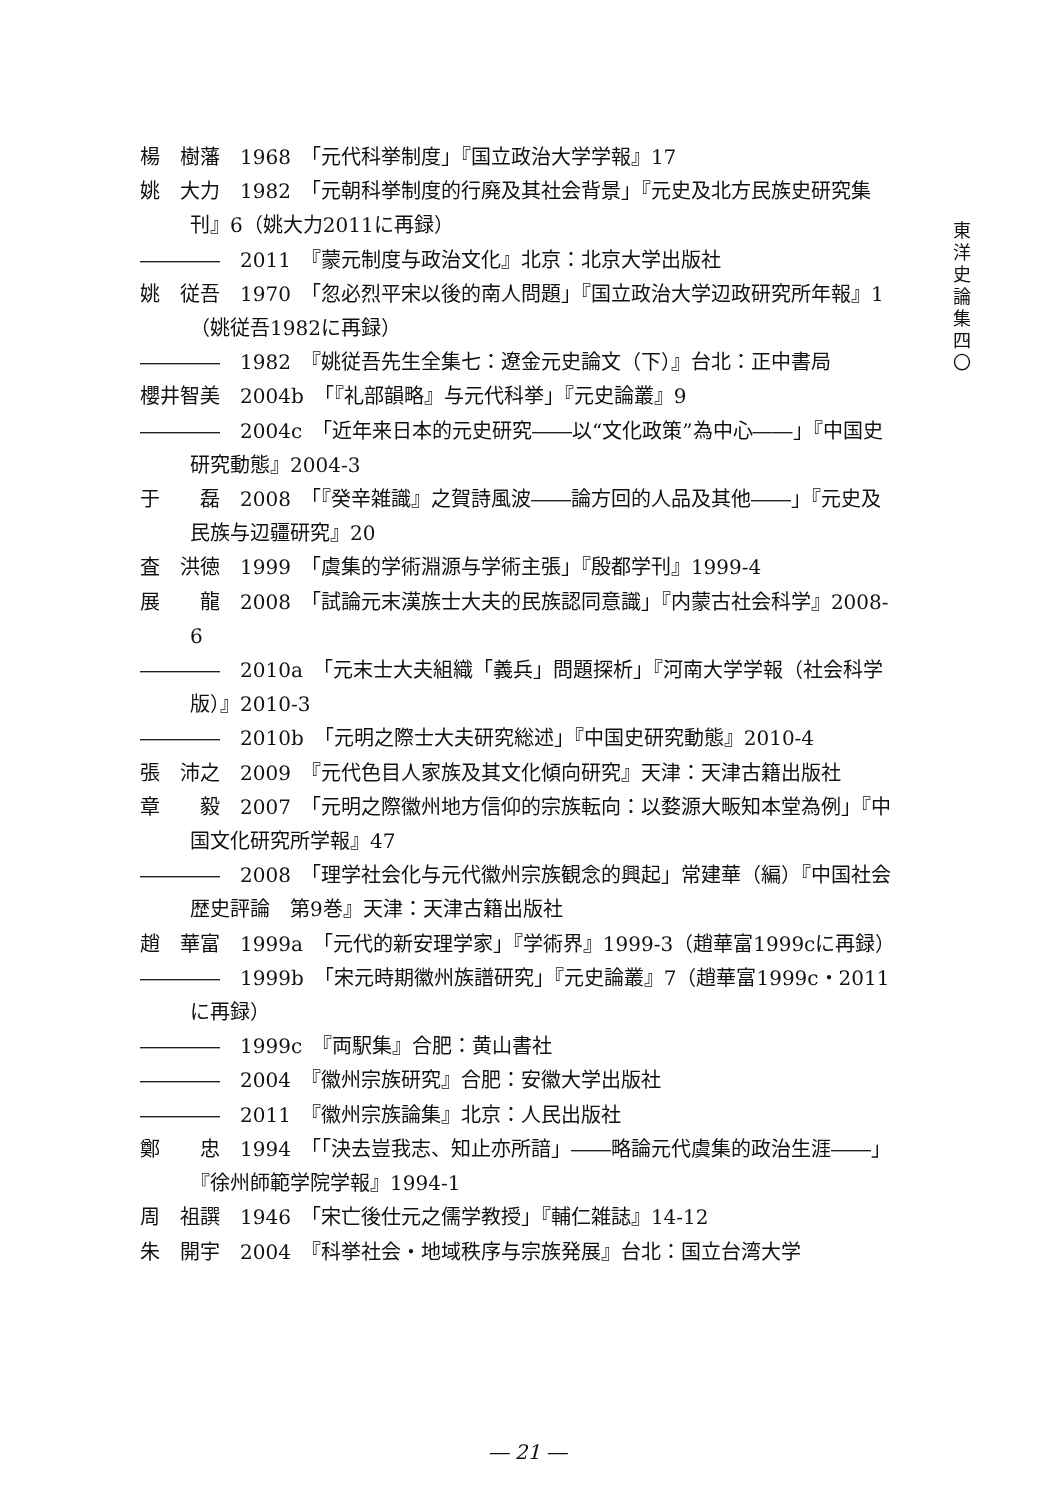東
洋
史
論
集
四
〇
楊　樹藩　1968　「元代科挙制度」『国立政治大学学報』17
姚　大力　1982　「元朝科挙制度的行廃及其社会背景」『元史及北方民族史研究集刊』6（姚大力2011に再録）
――――　2011　『蒙元制度与政治文化』北京：北京大学出版社
姚　従吾　1970　「忽必烈平宋以後的南人問題」『国立政治大学辺政研究所年報』1（姚従吾1982に再録）
――――　1982　『姚従吾先生全集七：遼金元史論文（下）』台北：正中書局
櫻井智美　2004b　「『礼部韻略』与元代科挙」『元史論叢』9
――――　2004c　「近年来日本的元史研究――以“文化政策”為中心――」『中国史研究動態』2004-3
于　　磊　2008　「『癸辛雑識』之賀詩風波――論方回的人品及其他――」『元史及民族与辺疆研究』20
査　洪徳　1999　「虞集的学術淵源与学術主張」『殷都学刊』1999-4
展　　龍　2008　「試論元末漢族士大夫的民族認同意識」『内蒙古社会科学』2008-6
――――　2010a　「元末士大夫組織「義兵」問題探析」『河南大学学報（社会科学版）』2010-3
――――　2010b　「元明之際士大夫研究総述」『中国史研究動態』2010-4
張　沛之　2009　『元代色目人家族及其文化傾向研究』天津：天津古籍出版社
章　　毅　2007　「元明之際徽州地方信仰的宗族転向：以婺源大畈知本堂為例」『中国文化研究所学報』47
――――　2008　「理学社会化与元代徽州宗族観念的興起」常建華（編）『中国社会歴史評論　第9巻』天津：天津古籍出版社
趙　華富　1999a　「元代的新安理学家」『学術界』1999-3（趙華富1999cに再録）
――――　1999b　「宋元時期徽州族譜研究」『元史論叢』7（趙華富1999c・2011に再録）
――――　1999c　『両駅集』合肥：黄山書社
――――　2004　『徽州宗族研究』合肥：安徽大学出版社
――――　2011　『徽州宗族論集』北京：人民出版社
鄭　　忠　1994　「「決去豈我志、知止亦所諳」――略論元代虞集的政治生涯――」『徐州師範学院学報』1994-1
周　祖譔　1946　「宋亡後仕元之儒学教授」『輔仁雑誌』14-12
朱　開宇　2004　『科挙社会・地域秩序与宗族発展』台北：国立台湾大学
― 21 ―